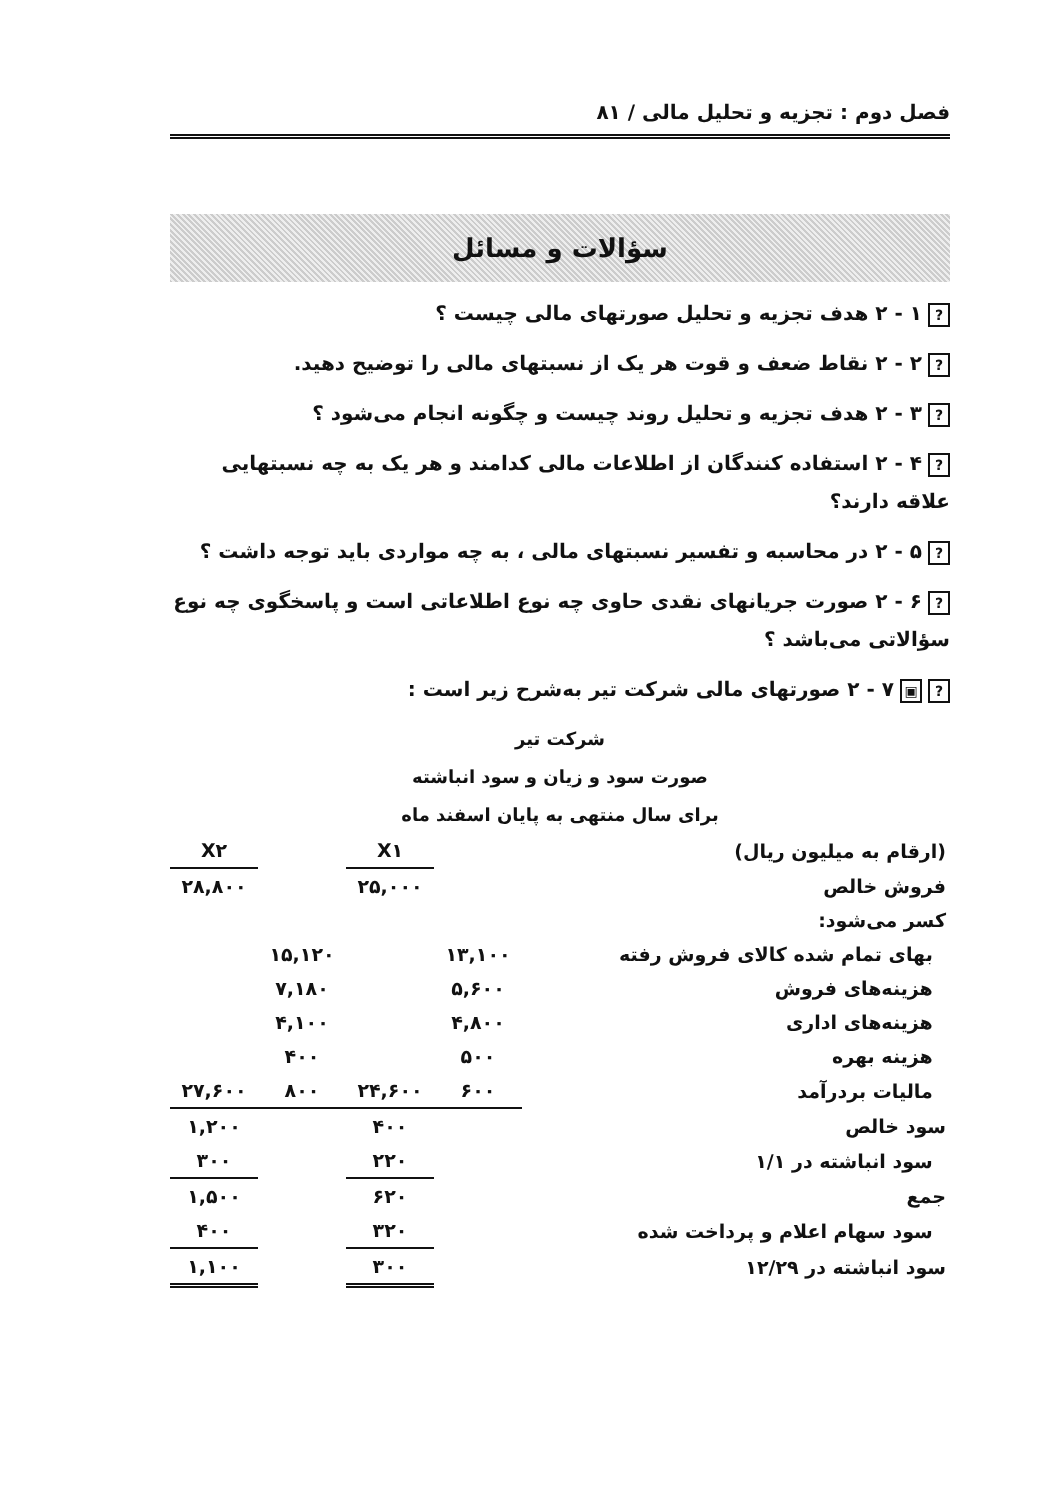فصل دوم : تجزیه و تحلیل مالی / ۸۱
سؤالات و مسائل
? ۱ - ۲ هدف تجزیه و تحلیل صورتهای مالی چیست ؟
? ۲ - ۲ نقاط ضعف و قوت هر یک از نسبتهای مالی را توضیح دهید.
? ۳ - ۲ هدف تجزیه و تحلیل روند چیست و چگونه انجام می‌شود ؟
? ۴ - ۲ استفاده کنندگان از اطلاعات مالی کدامند و هر یک به چه نسبتهایی علاقه دارند؟
? ۵ - ۲ در محاسبه و تفسیر نسبتهای مالی ، به چه مواردی باید توجه داشت ؟
? ۶ - ۲ صورت جریانهای نقدی حاوی چه نوع اطلاعاتی است و پاسخگوی چه نوع سؤالاتی می‌باشد ؟
? ▣ ۷ - ۲ صورتهای مالی شرکت تیر به‌شرح زیر است :
شرکت تیر
صورت سود و زیان و سود انباشته
برای سال منتهی به پایان اسفند ماه
| (ارقام به میلیون ریال) | | X۱ | | X۲ |
| فروش خالص | | ۲۵,۰۰۰ | | ۲۸,۸۰۰ |
| کسر می‌شود: | | | | |
| بهای تمام شده کالای فروش رفته | ۱۳,۱۰۰ | | ۱۵,۱۲۰ | |
| هزینه‌های فروش | ۵,۶۰۰ | | ۷,۱۸۰ | |
| هزینه‌های اداری | ۴,۸۰۰ | | ۴,۱۰۰ | |
| هزینه بهره | ۵۰۰ | | ۴۰۰ | |
| مالیات بردرآمد | ۶۰۰ | ۲۴,۶۰۰ | ۸۰۰ | ۲۷,۶۰۰ |
| سود خالص | | ۴۰۰ | | ۱,۲۰۰ |
| سود انباشته در ۱/۱ | | ۲۲۰ | | ۳۰۰ |
| جمع | | ۶۲۰ | | ۱,۵۰۰ |
| سود سهام اعلام و پرداخت شده | | ۳۲۰ | | ۴۰۰ |
| سود انباشته در ۱۲/۲۹ | | ۳۰۰ | | ۱,۱۰۰ |